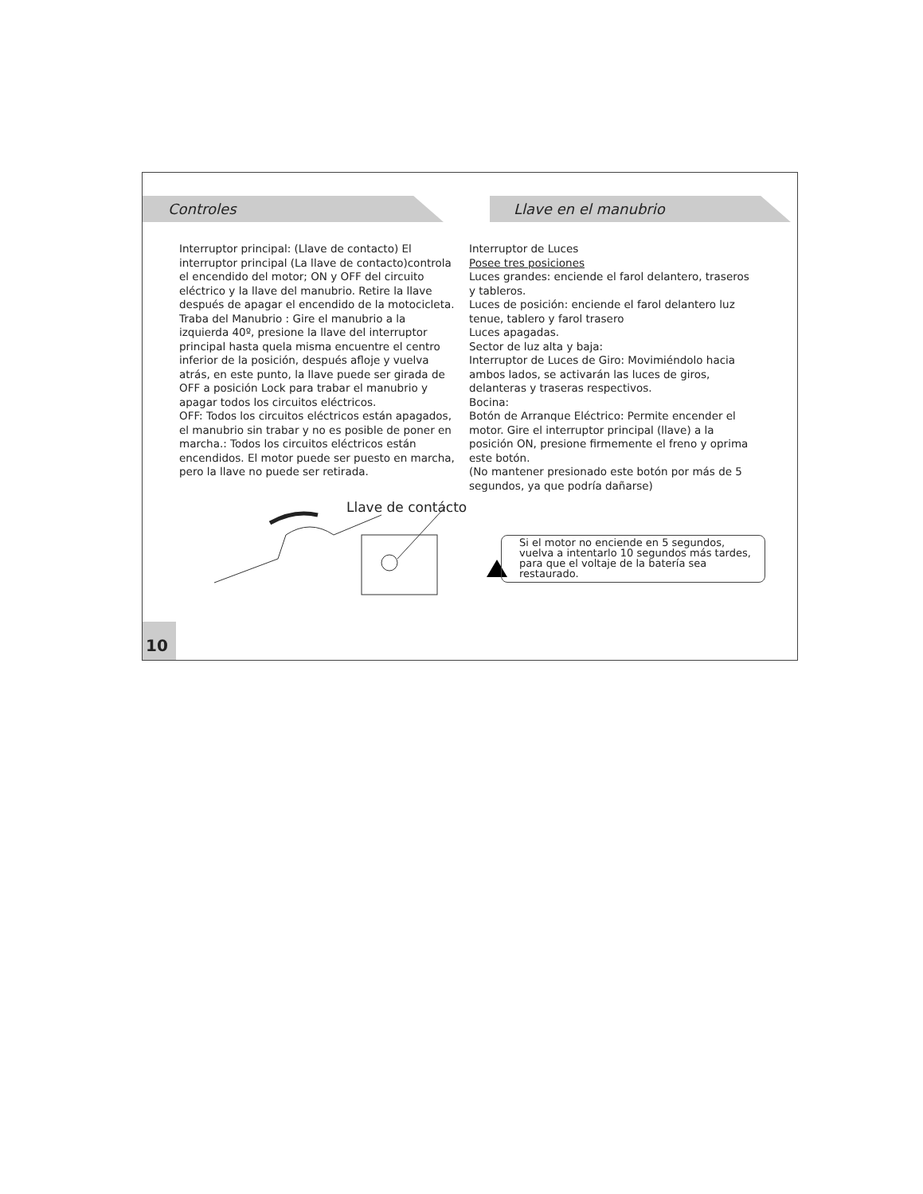Controles Llave en el manubrio
Interruptor principal: (Llave de contacto) El interruptor principal (La llave de contacto)controla el encendido del motor; ON y OFF del circuito eléctrico y la llave del manubrio. Retire la llave después de apagar el encendido de la motocicleta.
Traba del Manubrio : Gire el manubrio a la izquierda 40º, presione la llave del interruptor principal hasta quela misma encuentre el centro inferior de la posición, después afloje y vuelva atrás, en este punto, la llave puede ser girada de OFF a posición Lock para trabar el manubrio y apagar todos los circuitos eléctricos.
OFF: Todos los circuitos eléctricos están apagados, el manubrio sin trabar y no es posible de poner en marcha.: Todos los circuitos eléctricos están encendidos. El motor puede ser puesto en marcha, pero la llave no puede ser retirada.
Interruptor de Luces
Posee tres posiciones
Luces grandes: enciende el farol delantero, traseros y tableros.
Luces de posición: enciende el farol delantero luz tenue, tablero y farol trasero
Luces apagadas.
Sector de luz alta y baja:
Interruptor de Luces de Giro: Movimiéndolo hacia ambos lados, se activarán las luces de giros, delanteras y traseras respectivos.
Bocina:
Botón de Arranque Eléctrico: Permite encender el motor. Gire el interruptor principal (llave) a la posición ON, presione firmemente el freno y oprima este botón.
(No mantener presionado este botón por más de 5 segundos, ya que podría dañarse)
Llave de contácto
Si el motor no enciende en 5 segundos, vuelva a intentarlo 10 segundos más tardes, para que el voltaje de la batería sea restaurado.
10